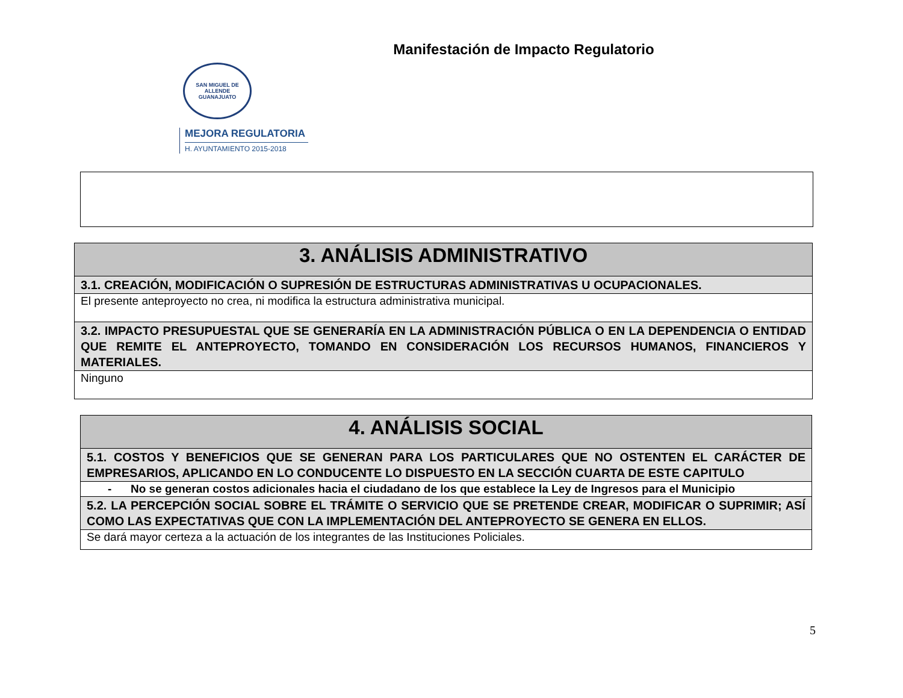Manifestación de Impacto Regulatorio
SAN MIGUEL DE ALLENDE
GUANAJUATO
MEJORA REGULATORIA
H. AYUNTAMIENTO 2015-2018
| 3. ANÁLISIS ADMINISTRATIVO |
| --- |
| 3.1. CREACIÓN, MODIFICACIÓN O SUPRESIÓN DE ESTRUCTURAS ADMINISTRATIVAS U OCUPACIONALES. |
| El presente anteproyecto no crea, ni modifica la estructura administrativa municipal. |
| 3.2. IMPACTO PRESUPUESTAL QUE SE GENERARÍA EN LA ADMINISTRACIÓN PÚBLICA O EN LA DEPENDENCIA O ENTIDAD QUE REMITE EL ANTEPROYECTO, TOMANDO EN CONSIDERACIÓN LOS RECURSOS HUMANOS, FINANCIEROS Y MATERIALES. |
| Ninguno |
| 4. ANÁLISIS SOCIAL |
| --- |
| 5.1. COSTOS Y BENEFICIOS QUE SE GENERAN PARA LOS PARTICULARES QUE NO OSTENTEN EL CARÁCTER DE EMPRESARIOS, APLICANDO EN LO CONDUCENTE LO DISPUESTO EN LA SECCIÓN CUARTA DE ESTE CAPITULO |
| - No se generan costos adicionales hacia el ciudadano de los que establece la Ley de Ingresos para el Municipio |
| 5.2. LA PERCEPCIÓN SOCIAL SOBRE EL TRÁMITE O SERVICIO QUE SE PRETENDE CREAR, MODIFICAR O SUPRIMIR; ASÍ COMO LAS EXPECTATIVAS QUE CON LA IMPLEMENTACIÓN DEL ANTEPROYECTO SE GENERA EN ELLOS. |
| Se dará mayor certeza a la actuación de los integrantes de las Instituciones Policiales. |
5